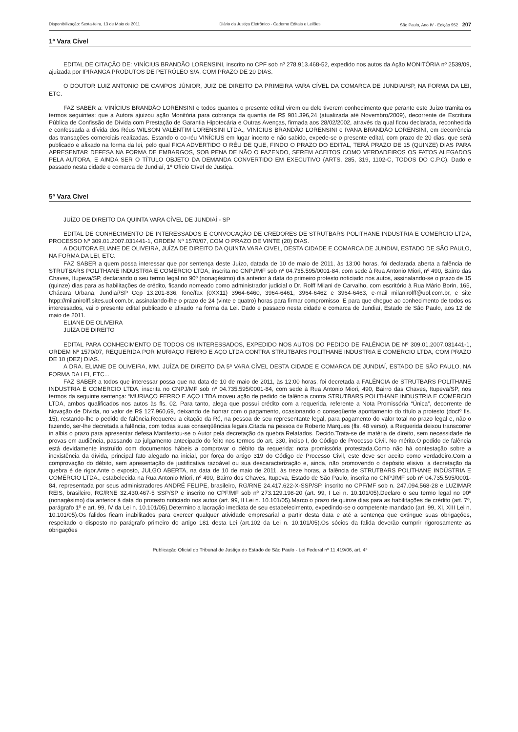Disponibilização: Sexta-feira, 13 de Maio de 2011 Diário da Justiça Eletrônico - Caderno Editais e Leilões São Paulo, Ano IV - Edição 952 207
1ª Vara Cível
EDITAL DE CITAÇÃO DE: VINÍCIUS BRANDÃO LORENSINI, inscrito no CPF sob nº 278.913.468-52, expedido nos autos da Ação MONITÓRIA nº 2539/09, ajuizada por IPIRANGA PRODUTOS DE PETRÓLEO S/A, COM PRAZO DE 20 DIAS.
O DOUTOR LUIZ ANTONIO DE CAMPOS JÚNIOR, JUIZ DE DIREITO DA PRIMEIRA VARA CÍVEL DA COMARCA DE JUNDIAI/SP, NA FORMA DA LEI, ETC.
FAZ SABER a: VINÍCIUS BRANDÃO LORENSINI e todos quantos o presente edital virem ou dele tiverem conhecimento que perante este Juízo tramita os termos seguintes: que a Autora ajuizou ação Monitória para cobrança da quantia de R$ 901.396,24 (atualizada até Novembro/2009), decorrente de Escritura Pública de Confissão de Dívida com Prestação de Garantia Hipotecária e Outras Avenças, firmada aos 28/02/2002, através da qual ficou declarada, reconhecida e confessada a dívida dos Réus WILSON VALENTIM LORENSINI LTDA., VINÍCIUS BRANDÃO LORENSINI e IVANA BRANDÃO LORENSINI, em decorrência das transações comerciais realizadas. Estando o co-réu VINÍCIUS em lugar incerto e não sabido, expede-se o presente edital, com prazo de 20 dias, que será publicado e afixado na forma da lei, pelo qual FICA ADVERTIDO O RÉU DE QUE, FINDO O PRAZO DO EDITAL, TERÁ PRAZO DE 15 (QUINZE) DIAS PARA APRESENTAR DEFESA NA FORMA DE EMBARGOS, SOB PENA DE NÃO O FAZENDO, SEREM ACEITOS COMO VERDADEIROS OS FATOS ALEGADOS PELA AUTORA, E AINDA SER O TÍTULO OBJETO DA DEMANDA CONVERTIDO EM EXECUTIVO (ARTS. 285, 319, 1102-C, TODOS DO C.P.C). Dado e passado nesta cidade e comarca de Jundiaí, 1º Ofício Cível de Justiça.
5ª Vara Cível
JUÍZO DE DIREITO DA QUINTA VARA CÍVEL DE JUNDIAÍ - SP
EDITAL DE CONHECIMENTO DE INTERESSADOS E CONVOCAÇÃO DE CREDORES DE STRUTBARS POLITHANE INDUSTRIA E COMERCIO LTDA, PROCESSO Nº 309.01.2007.031441-1, ORDEM Nº 1570/07, COM O PRAZO DE VINTE (20) DIAS.
A DOUTORA ELIANE DE OLIVEIRA, JUÍZA DE DIREITO DA QUINTA VARA CIVEL, DESTA CIDADE E COMARCA DE JUNDIAI, ESTADO DE SÃO PAULO, NA FORMA DA LEI, ETC.
FAZ SABER a quem possa interessar que por sentença deste Juízo, datada de 10 de maio de 2011, às 13:00 horas, foi declarada aberta a falência de STRUTBARS POLITHANE INDUSTRIA E COMERCIO LTDA, inscrita no CNPJ/MF sob nº 04.735.595/0001-84, com sede à Rua Antonio Miori, nº 490, Bairro das Chaves, Itupeva/SP, declarando o seu termo legal no 90º (nonagésimo) dia anterior à data do primeiro protesto noticiado nos autos, assinalando-se o prazo de 15 (quinze) dias para as habilitações de crédito, ficando nomeado como administrador judicial o Dr. Rolff Milani de Carvalho, com escritório à Rua Mário Borin, 165, Chácara Urbana, Jundiaí/SP Cep 13.201-836, fone/fax (0XX11) 3964-6460, 3964-6461, 3964-6462 e 3964-6463, e-mail milanirolff@uol.com.br, e site htpp://milanirolff.sites.uol.com.br, assinalando-lhe o prazo de 24 (vinte e quatro) horas para firmar compromisso. E para que chegue ao conhecimento de todos os interessados, vai o presente edital publicado e afixado na forma da Lei. Dado e passado nesta cidade e comarca de Jundiaí, Estado de São Paulo, aos 12 de maio de 2011.
ELIANE DE OLIVEIRA
JUÍZA DE DIREITO
EDITAL PARA CONHECIMENTO DE TODOS OS INTERESSADOS, EXPEDIDO NOS AUTOS DO PEDIDO DE FALÊNCIA DE Nº 309.01.2007.031441-1, ORDEM Nº 1570/07, REQUERIDA POR MURIAÇO FERRO E AÇO LTDA CONTRA STRUTBARS POLITHANE INDUSTRIA E COMERCIO LTDA, COM PRAZO DE 10 (DEZ) DIAS.
A DRA. ELIANE DE OLIVEIRA, MM. JUÍZA DE DIREITO DA 5ª VARA CÍVEL DESTA CIDADE E COMARCA DE JUNDIAÍ, ESTADO DE SÃO PAULO, NA FORMA DA LEI, ETC...
FAZ SABER a todos que interessar possa que na data de 10 de maio de 2011, às 12:00 horas, foi decretada a FALÊNCIA de STRUTBARS POLITHANE INDUSTRIA E COMERCIO LTDA, inscrita no CNPJ/MF sob nº 04.735.595/0001-84, com sede à Rua Antonio Miori, 490, Bairro das Chaves, Itupeva/SP, nos termos da seguinte sentença: “MURIAÇO FERRO E AÇO LTDA moveu ação de pedido de falência contra STRUTBARS POLITHANE INDUSTRIA E COMERCIO LTDA, ambos qualificados nos autos às fls. 02. Para tanto, alega que possui crédito com a requerida, referente a Nota Promissória “Única”, decorrente de Novação de Dívida, no valor de R$ 127.960,69, deixando de honrar com o pagamento, ocasionando o conseqüente apontamento do título a protesto (doctº fls. 15), restando-lhe o pedido de falência.Requereu a citação da Ré, na pessoa de seu representante legal, para pagamento do valor total no prazo legal e, não o fazendo, ser-lhe decretada a falência, com todas suas conseqüências legais.Citada na pessoa de Roberto Marques (fls. 48 verso), a Requerida deixou transcorrer in albis o prazo para apresentar defesa.Manifestou-se o Autor pela decretação da quebra.Relatados. Decido.Trata-se de matéria de direito, sem necessidade de provas em audiência, passando ao julgamento antecipado do feito nos termos do art. 330, inciso I, do Código de Processo Civil. No mérito.O pedido de falência está devidamente instruído com documentos hábeis a comprovar o débito da requerida: nota promissória protestada.Como não há contestação sobre a inexistência da dívida, principal fato alegado na inicial, por força do artigo 319 do Código de Processo Civil, este deve ser aceito como verdadeiro.Com a comprovação do débito, sem apresentação de justificativa razoável ou sua descaracterização e, ainda, não promovendo o depósito elisivo, a decretação da quebra é de rigor.Ante o exposto, JULGO ABERTA, na data de 10 de maio de 2011, às treze horas, a falência de STRUTBARS POLITHANE INDÚSTRIA E COMÉRCIO LTDA., estabelecida na Rua Antonio Miori, nº 490, Bairro dos Chaves, Itupeva, Estado de São Paulo, inscrita no CNPJ/MF sob nº 04.735.595/0001-84, representada por seus administradores ANDRÉ FELIPE, brasileiro, RG/RNE 24.417.622-X-SSP/SP, inscrito no CPF/MF sob n. 247.094.568-28 e LUZIMAR REIS, brasileiro, RG/RNE 32.430.467-5 SSP/SP e inscrito no CPF/MF sob nº 273.129.198-20 (art. 99, I Lei n. 10.101/05).Declaro o seu termo legal no 90º (nonagésimo) dia anterior à data do protesto noticiado nos autos (art. 99, II Lei n. 10.101/05).Marco o prazo de quinze dias para as habilitações de crédito (art. 7º, parágrafo 1º e art. 99, IV da Lei n. 10.101/05).Determino a lacração imediata de seu estabelecimento, expedindo-se o competente mandado (art. 99, XI, XIII Lei n. 10.101/05).Os falidos ficam inabilitados para exercer qualquer atividade empresarial a partir desta data e até a sentença que extingue suas obrigações, respeitado o disposto no parágrafo primeiro do artigo 181 desta Lei (art.102 da Lei n. 10.101/05).Os sócios da falida deverão cumprir rigorosamente as obrigações
Publicação Oficial do Tribunal de Justiça do Estado de São Paulo - Lei Federal nº 11.419/06, art. 4º